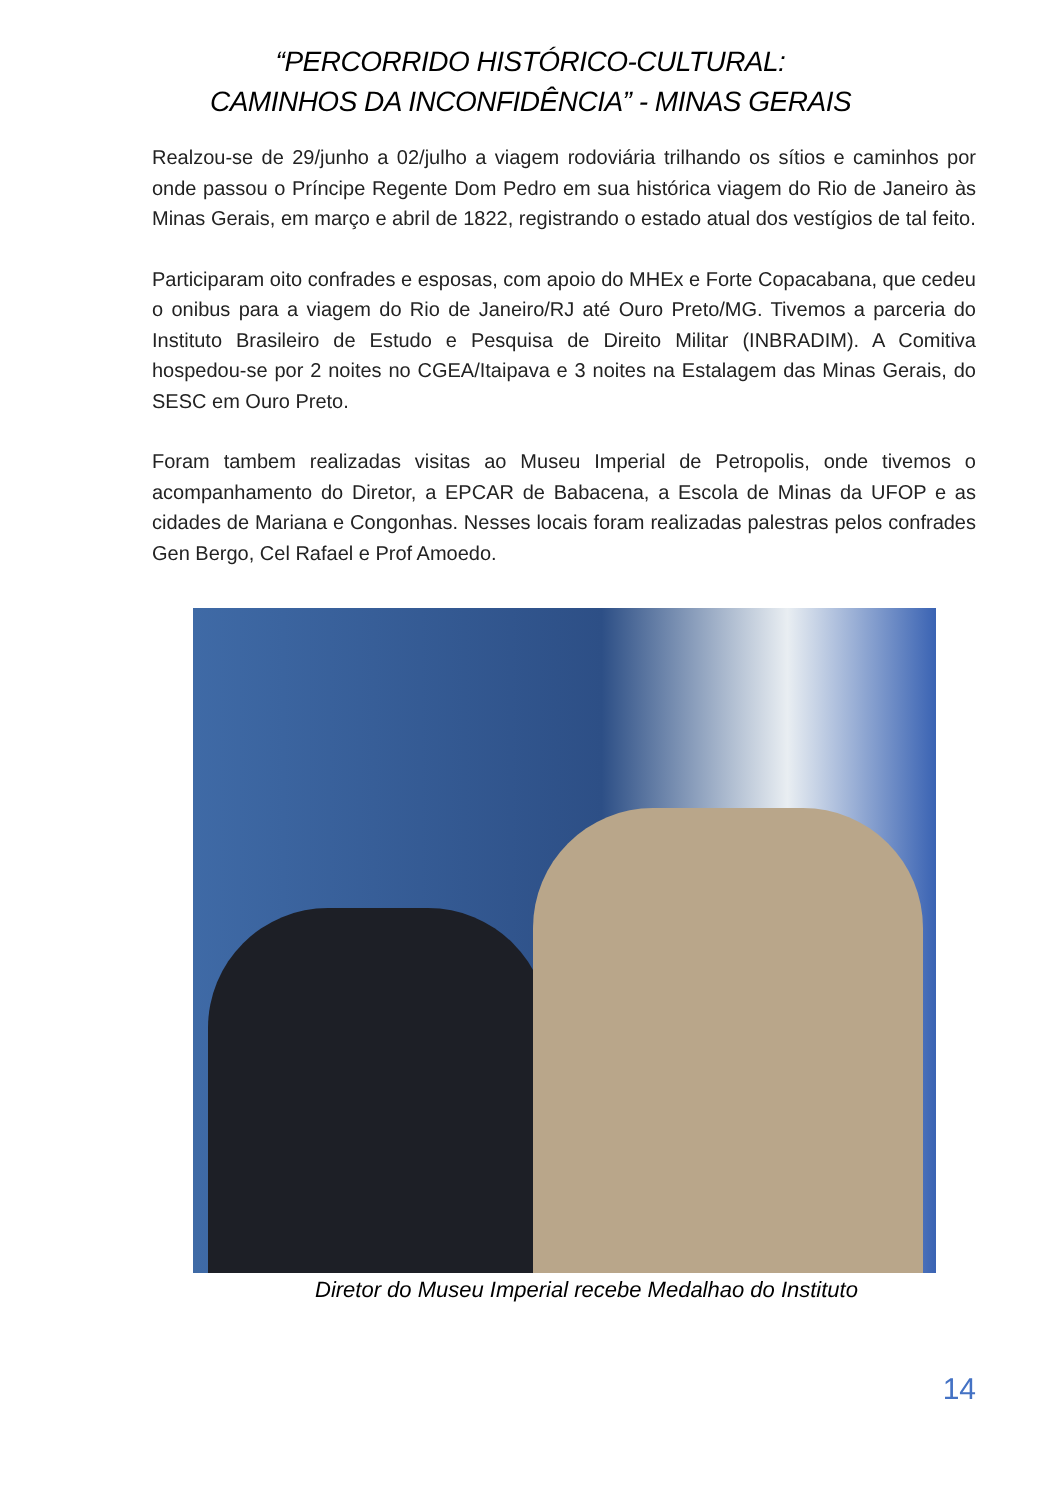“PERCORRIDO HISTÓRICO-CULTURAL:
CAMINHOS DA INCONFIDÊNCIA” - MINAS GERAIS
Realzou-se de 29/junho a 02/julho a viagem rodoviária trilhando os sítios e caminhos por onde passou o Príncipe Regente Dom Pedro em sua histórica viagem do Rio de Janeiro às Minas Gerais, em março e abril de 1822, registrando o estado atual dos vestígios de tal feito.
Participaram oito confrades e esposas, com apoio do MHEx e Forte Copacabana, que cedeu o onibus para a viagem do Rio de Janeiro/RJ até Ouro Preto/MG. Tivemos a parceria do Instituto Brasileiro de Estudo e Pesquisa de Direito Militar (INBRADIM). A Comitiva hospedou-se por 2 noites no CGEA/Itaipava e 3 noites na Estalagem das Minas Gerais, do SESC em Ouro Preto.
Foram tambem realizadas visitas ao Museu Imperial de Petropolis, onde tivemos o acompanhamento do Diretor, a EPCAR de Babacena, a Escola de Minas da UFOP e as cidades de Mariana e Congonhas. Nesses locais foram realizadas palestras pelos confrades Gen Bergo, Cel Rafael e Prof Amoedo.
Diretor do Museu Imperial recebe Medalhao do Instituto
14